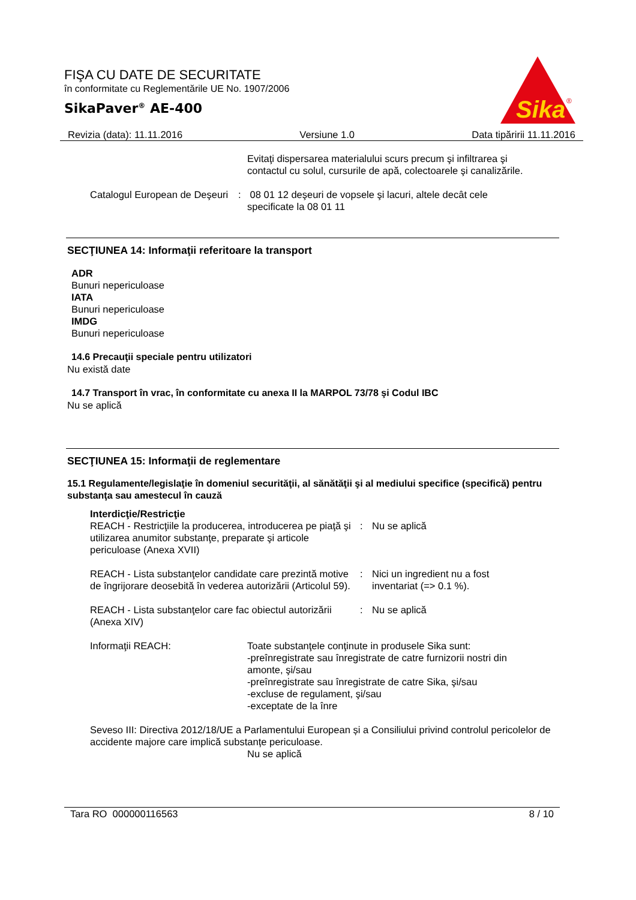FIŞA CU DATE DE SECURITATE
în conformitate cu Reglementările UE No. 1907/2006
SikaPaver<sup>®</sup> AE-400
Sika
®
Revizia (data): 11.11.2016 Versiune 1.0 Data tipăririi 11.11.2016
Evitaţi dispersarea materialului scurs precum şi infiltrarea şi contactul cu solul, cursurile de apă, colectoarele şi canalizările.
Catalogul European de Deşeuri
: 08 01 12 deşeuri de vopsele şi lacuri, altele decât cele specificate la 08 01 11
SECŢIUNEA 14: Informaţii referitoare la transport
ADR
Bunuri nepericuloase
IATA
Bunuri nepericuloase
IMDG
Bunuri nepericuloase
14.6 Precauţii speciale pentru utilizatori
Nu există date
14.7 Transport în vrac, în conformitate cu anexa II la MARPOL 73/78 şi Codul IBC
Nu se aplică
SECŢIUNEA 15: Informaţii de reglementare
15.1 Regulamente/legislaţie în domeniul securităţii, al sănătăţii şi al mediului specifice (specifică) pentru substanţa sau amestecul în cauză
Interdicţie/Restricţie
REACH - Restricţiile la producerea, introducerea pe piaţă şi utilizarea anumitor substanţe, preparate şi articole periculoase (Anexa XVII)
: Nu se aplică
REACH - Lista substanţelor candidate care prezintă motive de îngrijorare deosebită în vederea autorizării (Articolul 59).
: Nici un ingredient nu a fost
inventariat (=> 0.1 %).
REACH - Lista substanţelor care fac obiectul autorizării (Anexa XIV)
: Nu se aplică
Informaţii REACH: Toate substanţele conţinute in produsele Sika sunt:
-preînregistrate sau înregistrate de catre furnizorii nostri din amonte, şi/sau
-preînregistrate sau înregistrate de catre Sika, şi/sau
-excluse de regulament, şi/sau
-exceptate de la înre
Seveso III: Directiva 2012/18/UE a Parlamentului European și a Consiliului privind controlul pericolelor de accidente majore care implică substanțe periculoase.
Nu se aplică
Tara RO 000000116563 8 / 10